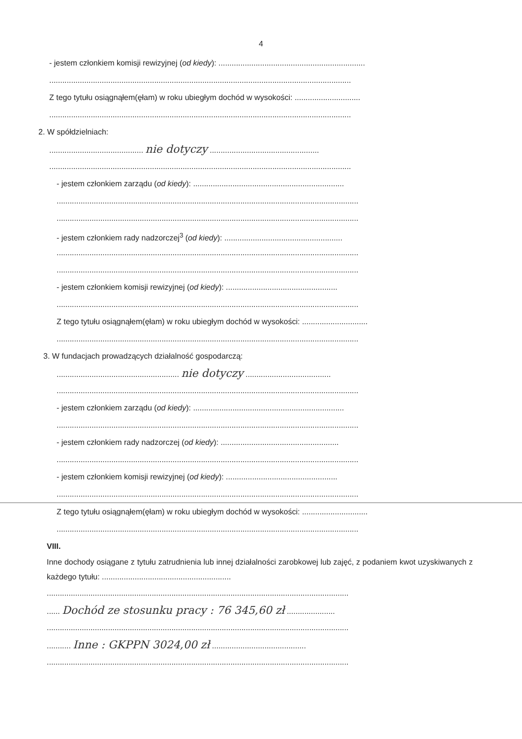4
- jestem członkiem komisji rewizyjnej (od kiedy): ...................................................................
..........................................................................................................................................
Z tego tytułu osiągnąłem(ęłam) w roku ubiegłym dochód w wysokości: ..............................
..........................................................................................................................................
2. W spółdzielniach:
........................................... nie dotyczy ..................................................
..........................................................................................................................................
- jestem członkiem zarządu (od kiedy): .....................................................................
..........................................................................................................................................
..........................................................................................................................................
- jestem członkiem rady nadzorczej<sup>3</sup> (od kiedy): ......................................................
..........................................................................................................................................
..........................................................................................................................................
- jestem członkiem komisji rewizyjnej (od kiedy): ...................................................
..........................................................................................................................................
Z tego tytułu osiągnąłem(ęłam) w roku ubiegłym dochód w wysokości: ..............................
..........................................................................................................................................
3. W fundacjach prowadzących działalność gospodarczą:
........................................................ nie dotyczy .......................................
..........................................................................................................................................
- jestem członkiem zarządu (od kiedy): .....................................................................
..........................................................................................................................................
- jestem członkiem rady nadzorczej (od kiedy): ......................................................
..........................................................................................................................................
- jestem członkiem komisji rewizyjnej (od kiedy): ...................................................
..........................................................................................................................................
Z tego tytułu osiągnąłem(ęłam) w roku ubiegłym dochód w wysokości: ..............................
..........................................................................................................................................
VIII.
Inne dochody osiągane z tytułu zatrudnienia lub innej działalności zarobkowej lub zajęć, z podaniem kwot uzyskiwanych z każdego tytułu: ...........................................................
..........................................................................................................................................
...... Dochód ze stosunku pracy : 76 345,60 zł ......................
..........................................................................................................................................
........... Inne : GKPPN 3024,00 zł ...........................................
..........................................................................................................................................